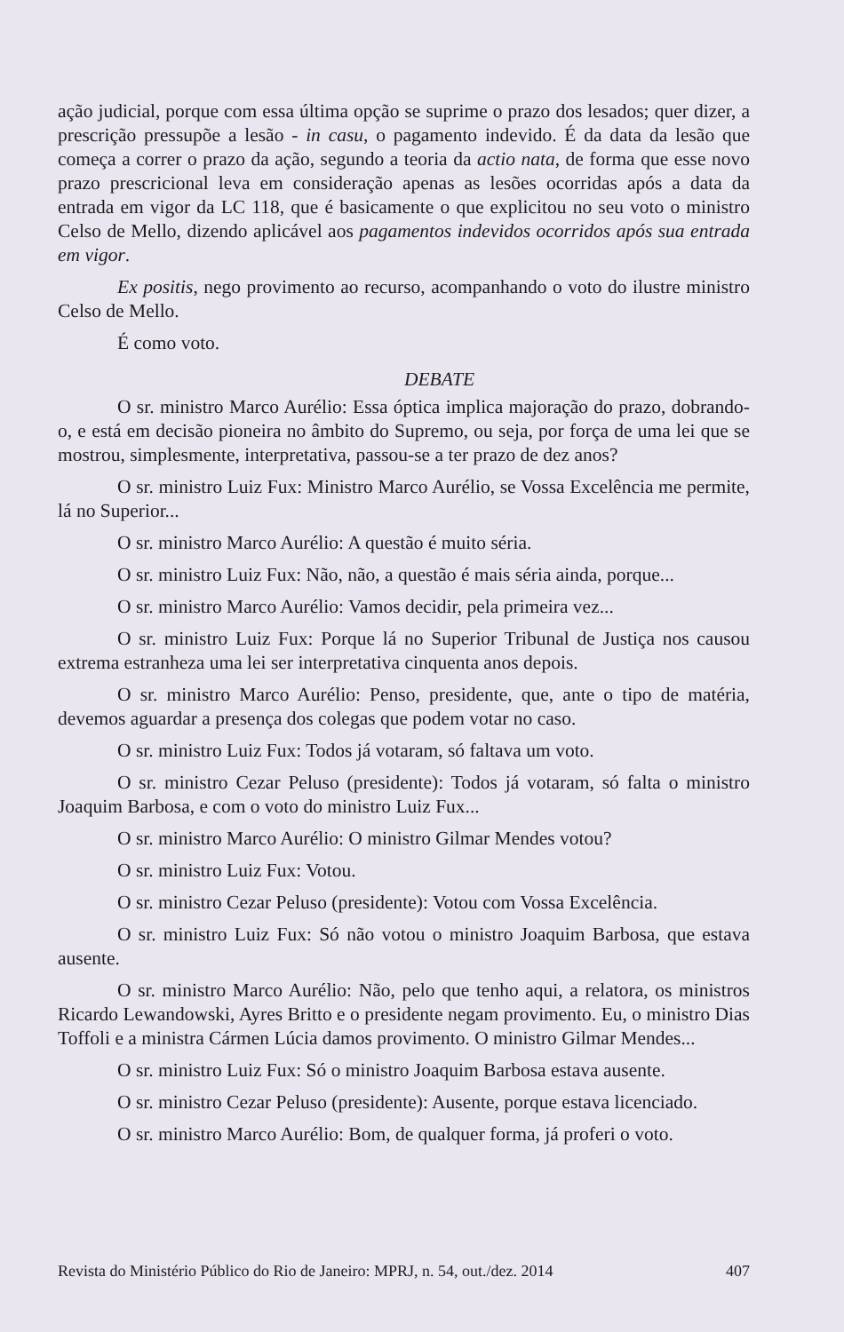ação judicial, porque com essa última opção se suprime o prazo dos lesados; quer dizer, a prescrição pressupõe a lesão - in casu, o pagamento indevido. É da data da lesão que começa a correr o prazo da ação, segundo a teoria da actio nata, de forma que esse novo prazo prescricional leva em consideração apenas as lesões ocorridas após a data da entrada em vigor da LC 118, que é basicamente o que explicitou no seu voto o ministro Celso de Mello, dizendo aplicável aos pagamentos indevidos ocorridos após sua entrada em vigor.
Ex positis, nego provimento ao recurso, acompanhando o voto do ilustre ministro Celso de Mello.
É como voto.
DEBATE
O sr. ministro Marco Aurélio: Essa óptica implica majoração do prazo, dobrando-o, e está em decisão pioneira no âmbito do Supremo, ou seja, por força de uma lei que se mostrou, simplesmente, interpretativa, passou-se a ter prazo de dez anos?
O sr. ministro Luiz Fux: Ministro Marco Aurélio, se Vossa Excelência me permite, lá no Superior...
O sr. ministro Marco Aurélio: A questão é muito séria.
O sr. ministro Luiz Fux: Não, não, a questão é mais séria ainda, porque...
O sr. ministro Marco Aurélio: Vamos decidir, pela primeira vez...
O sr. ministro Luiz Fux: Porque lá no Superior Tribunal de Justiça nos causou extrema estranheza uma lei ser interpretativa cinquenta anos depois.
O sr. ministro Marco Aurélio: Penso, presidente, que, ante o tipo de matéria, devemos aguardar a presença dos colegas que podem votar no caso.
O sr. ministro Luiz Fux: Todos já votaram, só faltava um voto.
O sr. ministro Cezar Peluso (presidente): Todos já votaram, só falta o ministro Joaquim Barbosa, e com o voto do ministro Luiz Fux...
O sr. ministro Marco Aurélio: O ministro Gilmar Mendes votou?
O sr. ministro Luiz Fux: Votou.
O sr. ministro Cezar Peluso (presidente): Votou com Vossa Excelência.
O sr. ministro Luiz Fux: Só não votou o ministro Joaquim Barbosa, que estava ausente.
O sr. ministro Marco Aurélio: Não, pelo que tenho aqui, a relatora, os ministros Ricardo Lewandowski, Ayres Britto e o presidente negam provimento. Eu, o ministro Dias Toffoli e a ministra Cármen Lúcia damos provimento. O ministro Gilmar Mendes...
O sr. ministro Luiz Fux: Só o ministro Joaquim Barbosa estava ausente.
O sr. ministro Cezar Peluso (presidente): Ausente, porque estava licenciado.
O sr. ministro Marco Aurélio: Bom, de qualquer forma, já proferi o voto.
Revista do Ministério Público do Rio de Janeiro: MPRJ, n. 54, out./dez. 2014 407